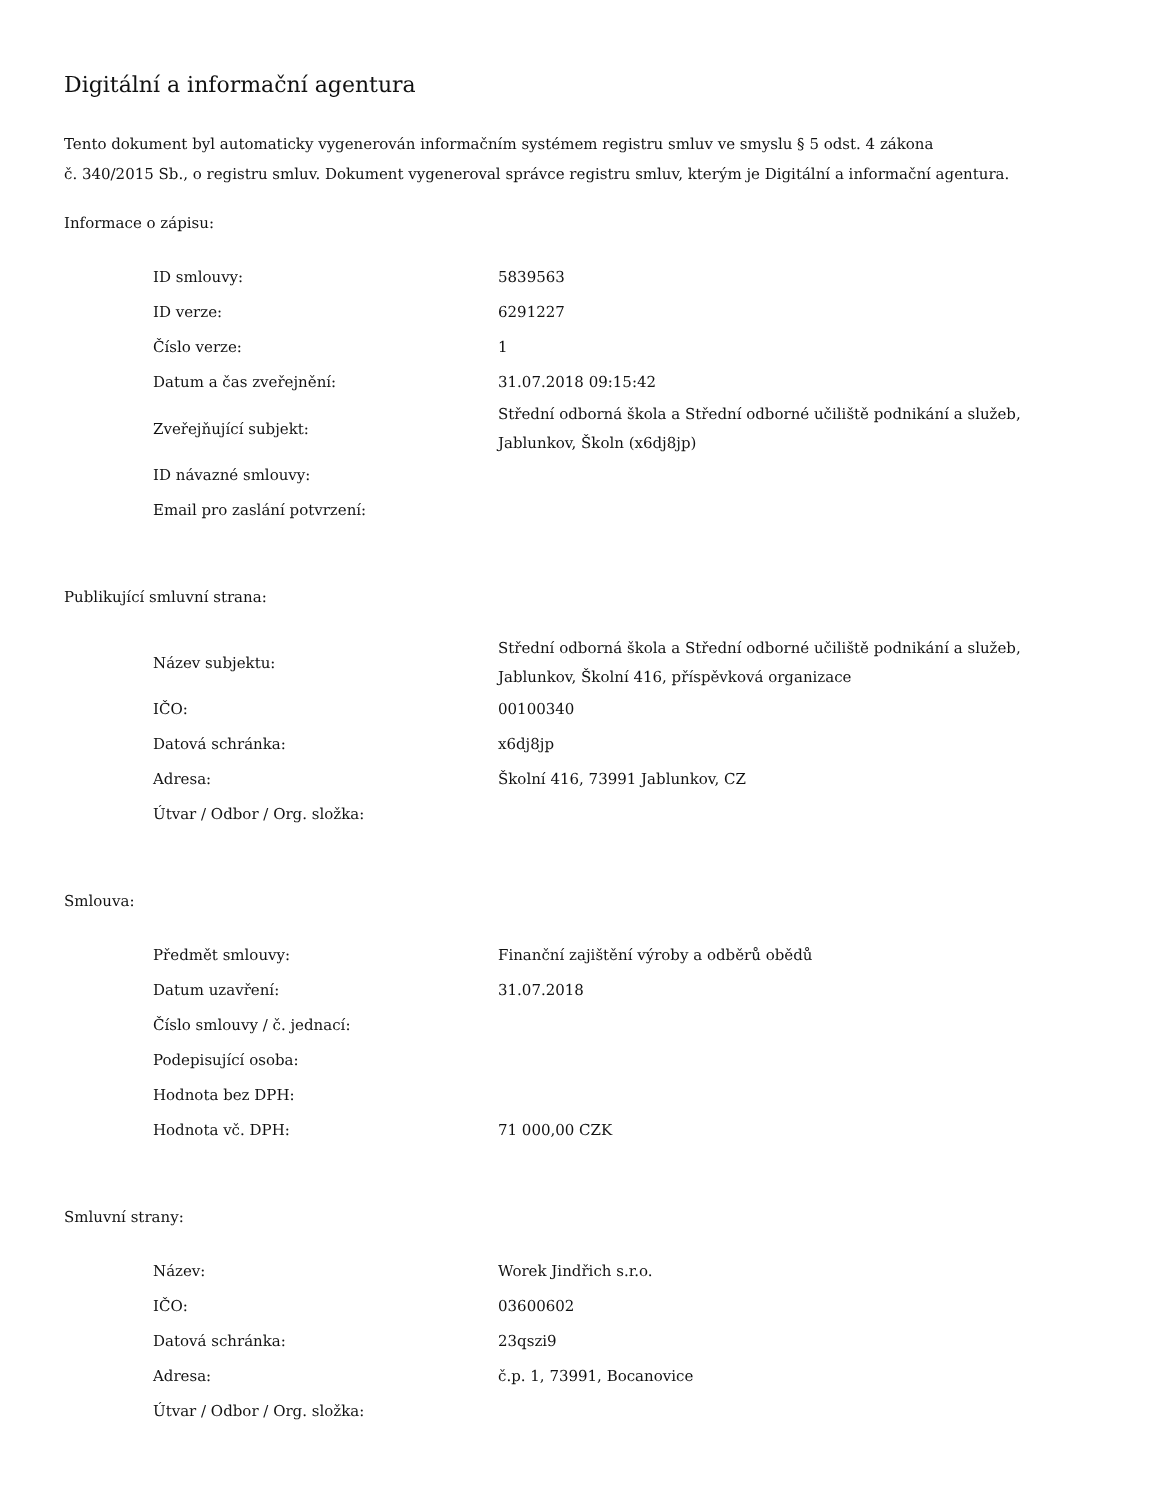Digitální a informační agentura
Tento dokument byl automaticky vygenerován informačním systémem registru smluv ve smyslu § 5 odst. 4 zákona
č. 340/2015 Sb., o registru smluv. Dokument vygeneroval správce registru smluv, kterým je Digitální a informační agentura.
Informace o zápisu:
| ID smlouvy: | 5839563 |
| ID verze: | 6291227 |
| Číslo verze: | 1 |
| Datum a čas zveřejnění: | 31.07.2018 09:15:42 |
| Zveřejňující subjekt: | Střední odborná škola a Střední odborné učiliště podnikání a služeb, Jablunkov, Školn (x6dj8jp) |
| ID návazné smlouvy: | |
| Email pro zaslání potvrzení: | |
Publikující smluvní strana:
| Název subjektu: | Střední odborná škola a Střední odborné učiliště podnikání a služeb, Jablunkov, Školní 416, příspěvková organizace |
| IČO: | 00100340 |
| Datová schránka: | x6dj8jp |
| Adresa: | Školní 416, 73991 Jablunkov, CZ |
| Útvar / Odbor / Org. složka: | |
Smlouva:
| Předmět smlouvy: | Finanční zajištění výroby a odběrů obědů |
| Datum uzavření: | 31.07.2018 |
| Číslo smlouvy / č. jednací: | |
| Podepisující osoba: | |
| Hodnota bez DPH: | |
| Hodnota vč. DPH: | 71 000,00 CZK |
Smluvní strany:
| Název: | Worek Jindřich s.r.o. |
| IČO: | 03600602 |
| Datová schránka: | 23qszi9 |
| Adresa: | č.p. 1, 73991, Bocanovice |
| Útvar / Odbor / Org. složka: | |